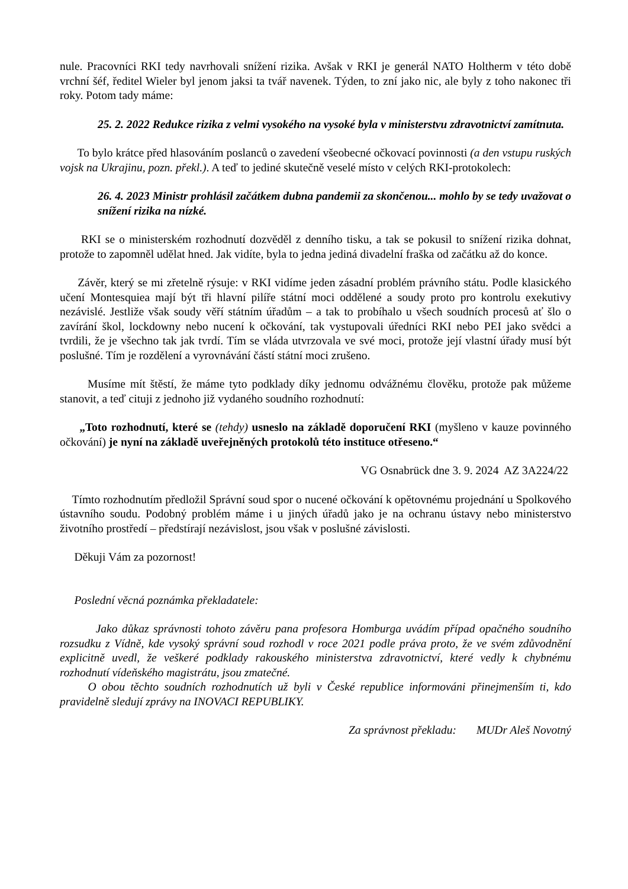nule. Pracovníci RKI tedy navrhovali snížení rizika. Avšak v RKI je generál NATO Holtherm v této době vrchní šéf, ředitel Wieler byl jenom jaksi ta tvář navenek. Týden, to zní jako nic, ale byly z toho nakonec tři roky. Potom tady máme:
25. 2. 2022 Redukce rizika z velmi vysokého na vysoké byla v ministerstvu zdravotnictví zamítnuta.
To bylo krátce před hlasováním poslanců o zavedení všeobecné očkovací povinnosti (a den vstupu ruských vojsk na Ukrajinu, pozn. překl.). A teď to jediné skutečně veselé místo v celých RKI-protokolech:
26. 4. 2023 Ministr prohlásil začátkem dubna pandemii za skončenou... mohlo by se tedy uvažovat o snížení rizika na nízké.
RKI se o ministerském rozhodnutí dozvěděl z denního tisku, a tak se pokusil to snížení rizika dohnat, protože to zapomněl udělat hned. Jak vidíte, byla to jedna jediná divadelní fraška od začátku až do konce.
Závěr, který se mi zřetelně rýsuje: v RKI vidíme jeden zásadní problém právního státu. Podle klasického učení Montesquiea mají být tři hlavní pilíře státní moci oddělené a soudy proto pro kontrolu exekutivy nezávislé. Jestliže však soudy věří státním úřadům – a tak to probíhalo u všech soudních procesů ať šlo o zavírání škol, lockdowny nebo nucení k očkování, tak vystupovali úředníci RKI nebo PEI jako svědci a tvrdili, že je všechno tak jak tvrdí. Tím se vláda utvrzovala ve své moci, protože její vlastní úřady musí být poslušné. Tím je rozdělení a vyrovnávání částí státní moci zrušeno.
Musíme mít štěstí, že máme tyto podklady díky jednomu odvážnému člověku, protože pak můžeme stanovit, a teď cituji z jednoho již vydaného soudního rozhodnutí:
„Toto rozhodnutí, které se (tehdy) usneslo na základě doporučení RKI (myšleno v kauze povinného očkování) je nyní na základě uveřejněných protokolů této instituce otřeseno.“
VG Osnabrück dne 3. 9. 2024 AZ 3A224/22
Tímto rozhodnutím předložil Správní soud spor o nucené očkování k opětovnému projednání u Spolkového ústavního soudu. Podobný problém máme i u jiných úřadů jako je na ochranu ústavy nebo ministerstvo životního prostředí – předstírají nezávislost, jsou však v poslušné závislosti.
Děkuji Vám za pozornost!
Poslední věcná poznámka překladatele:
Jako důkaz správnosti tohoto závěru pana profesora Homburga uvádím případ opačného soudního rozsudku z Vídně, kde vysoký správní soud rozhodl v roce 2021 podle práva proto, že ve svém zdůvodnění explicitně uvedl, že veškeré podklady rakouského ministerstva zdravotnictví, které vedly k chybnému rozhodnutí vídeňského magistrátu, jsou zmatečné.
O obou těchto soudních rozhodnutích už byli v České republice informováni přinejmenším ti, kdo pravidelně sledují zprávy na INOVACI REPUBLIKY.
Za správnost překladu: MUDr Aleš Novotný